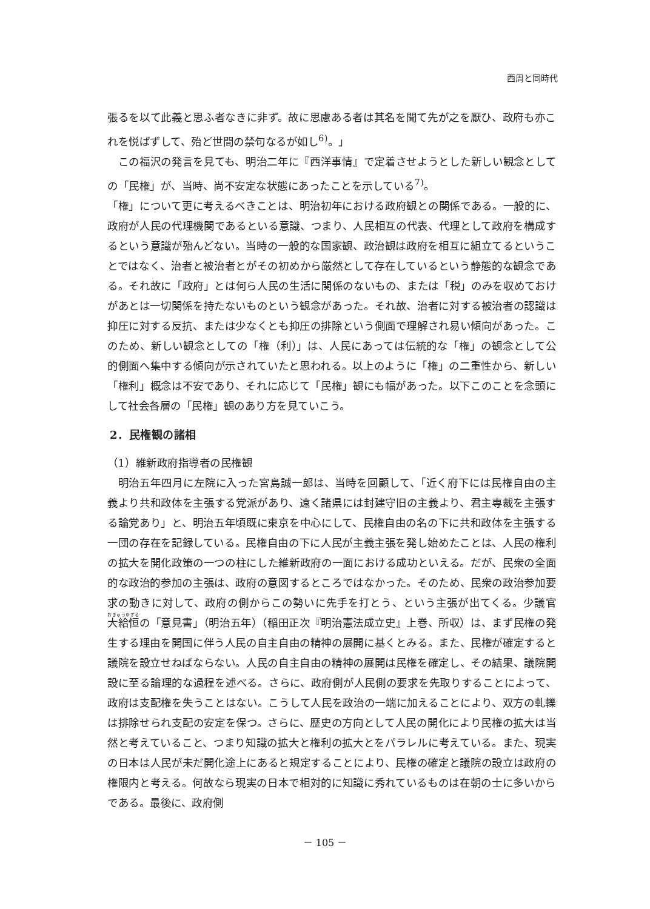西周と同時代
張るを以て此義と思ふ者なきに非ず。故に思慮ある者は其名を聞て先が之を厭ひ、政府も亦これを悦ばずして、殆ど世間の禁句なるが如し<sup>6)</sup>。」
この福沢の発言を見ても、明治二年に『西洋事情』で定着させようとした新しい観念としての「民権」が、当時、尚不安定な状態にあったことを示している<sup>7)</sup>。
「権」について更に考えるべきことは、明治初年における政府観との関係である。一般的に、政府が人民の代理機関であるといる意識、つまり、人民相互の代表、代理として政府を構成するという意識が殆んどない。当時の一般的な国家観、政治観は政府を相互に組立てるということではなく、治者と被治者とがその初めから厳然として存在しているという静態的な観念である。それ故に「政府」とは何ら人民の生活に関係のないもの、または「税」のみを収めておけがあとは一切関係を持たないものという観念があった。それ故、治者に対する被治者の認識は抑圧に対する反抗、または少なくとも抑圧の排除という側面で理解され易い傾向があった。このため、新しい観念としての「権（利）」は、人民にあっては伝統的な「権」の観念として公的側面へ集中する傾向が示されていたと思われる。以上のように「権」の二重性から、新しい「権利」概念は不安であり、それに応じて「民権」観にも幅があった。以下このことを念頭にして社会各層の「民権」観のあり方を見ていこう。
2．民権観の諸相
（1）維新政府指導者の民権観
明治五年四月に左院に入った宮島誠一郎は、当時を回顧して、「近く府下には民権自由の主義より共和政体を主張する党派があり、遠く諸県には封建守旧の主義より、君主専裁を主張する論党あり」と、明治五年頃既に東京を中心にして、民権自由の名の下に共和政体を主張する一団の存在を記録している。民権自由の下に人民が主義主張を発し始めたことは、人民の権利の拡大を開化政策の一つの柱にした維新政府の一面における成功といえる。だが、民衆の全面的な政治的参加の主張は、政府の意図するところではなかった。そのため、民衆の政治参加要求の動きに対して、政府の側からこの勢いに先手を打とう、という主張が出てくる。少議官大給恒の「意見書」（明治五年）（稲田正次『明治憲法成立史』上巻、所収）は、まず民権の発生する理由を開国に伴う人民の自主自由の精神の展開に基くとみる。また、民権が確定すると議院を設立せねばならない。人民の自主自由の精神の展開は民権を確定し、その結果、議院開設に至る論理的な過程を述べる。さらに、政府側が人民側の要求を先取りすることによって、政府は支配権を失うことはない。こうして人民を政治の一端に加えることにより、双方の軋轢は排除せられ支配の安定を保つ。さらに、歴史の方向として人民の開化により民権の拡大は当然と考えていること、つまり知識の拡大と権利の拡大とをパラレルに考えている。また、現実の日本は人民が未だ開化途上にあると規定することにより、民権の確定と議院の設立は政府の権限内と考える。何故なら現実の日本で相対的に知識に秀れているものは在朝の士に多いからである。最後に、政府側
－ 105 －